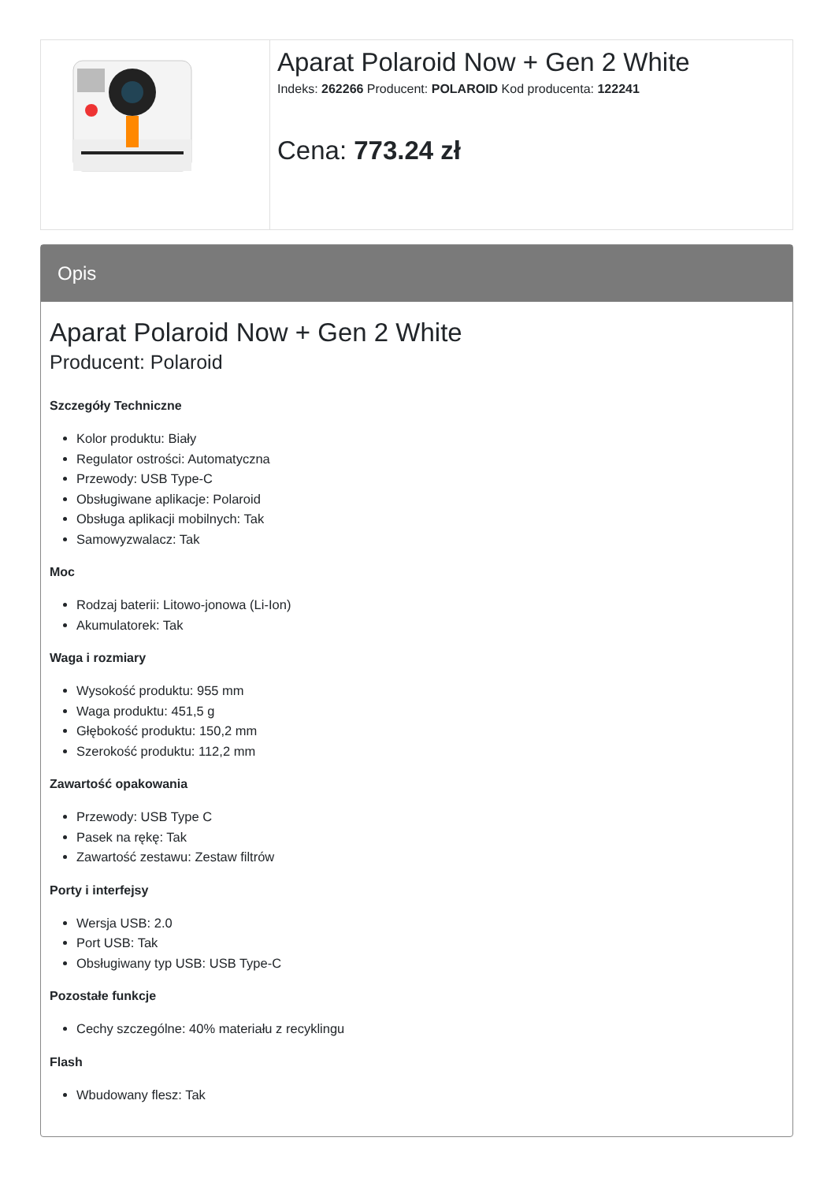| | Aparat Polaroid Now + Gen 2 White Indeks: 262266 Producent: POLAROID Kod producenta: 122241 Cena: 773.24 zł |
Opis
Aparat Polaroid Now + Gen 2 White
Producent: Polaroid
Szczegóły Techniczne
Kolor produktu: Biały
Regulator ostrości: Automatyczna
Przewody: USB Type-C
Obsługiwane aplikacje: Polaroid
Obsługa aplikacji mobilnych: Tak
Samowyzwalacz: Tak
Moc
Rodzaj baterii: Litowo-jonowa (Li-Ion)
Akumulatorek: Tak
Waga i rozmiary
Wysokość produktu: 955 mm
Waga produktu: 451,5 g
Głębokość produktu: 150,2 mm
Szerokość produktu: 112,2 mm
Zawartość opakowania
Przewody: USB Type C
Pasek na rękę: Tak
Zawartość zestawu: Zestaw filtrów
Porty i interfejsy
Wersja USB: 2.0
Port USB: Tak
Obsługiwany typ USB: USB Type-C
Pozostałe funkcje
Cechy szczególne: 40% materiału z recyklingu
Flash
Wbudowany flesz: Tak